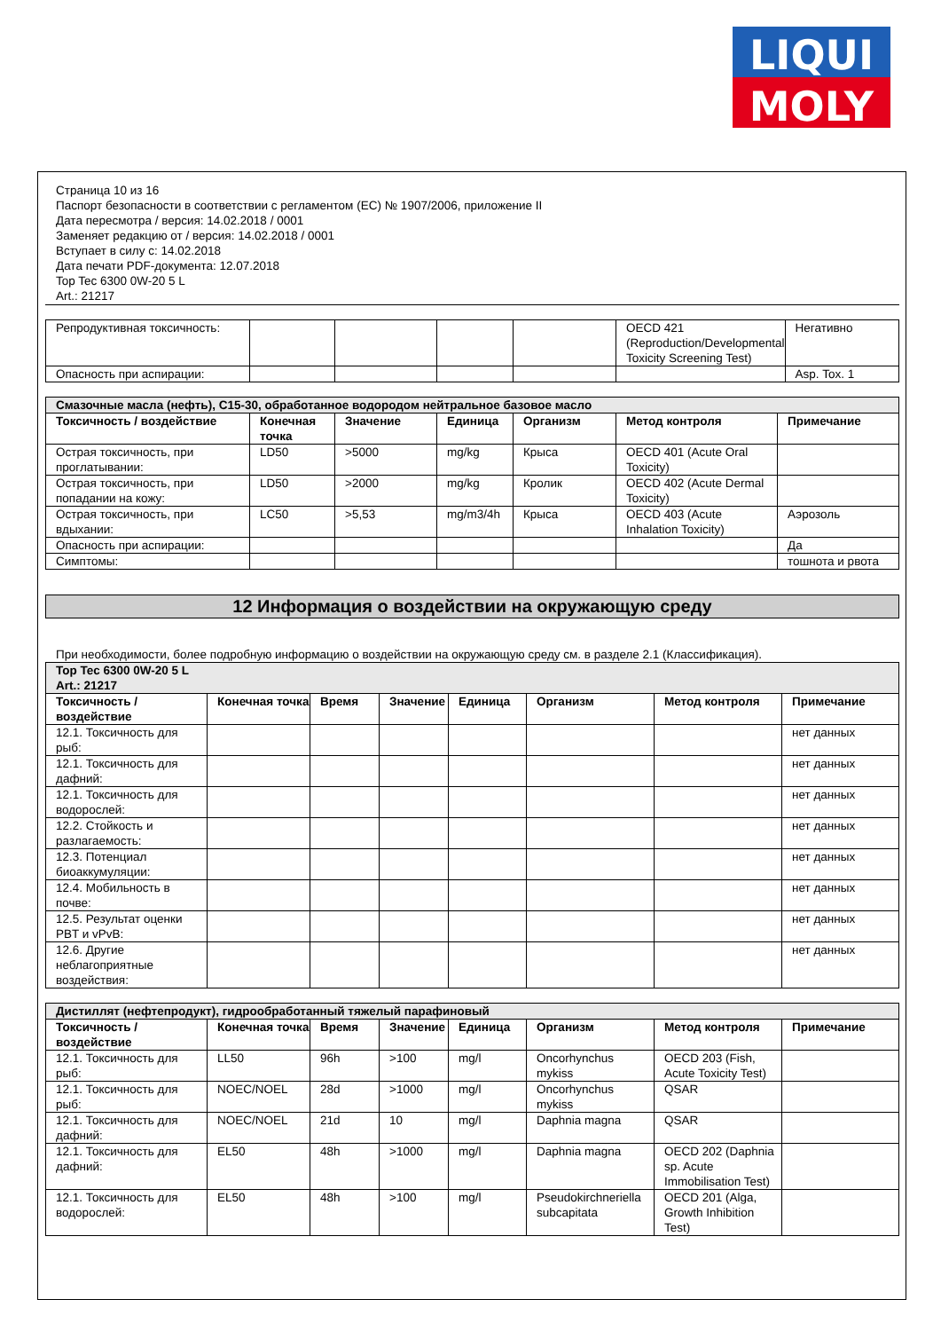LIQUI
MOLY
Страница 10 из 16
Паспорт безопасности в соответствии с регламентом (ЕС) № 1907/2006, приложение II
Дата пересмотра / версия: 14.02.2018 / 0001
Заменяет редакцию от / версия: 14.02.2018 / 0001
Вступает в силу с: 14.02.2018
Дата печати PDF-документа: 12.07.2018
Top Tec 6300 0W-20 5 L
Art.: 21217
| Репродуктивная токсичность: | | | | | OECD 421 (Reproduction/Developmental Toxicity Screening Test) | Негативно |
| Опасность при аспирации: | | | | | | Asp. Tox. 1 |
| Смазочные масла (нефть), C15-30, обработанное водородом нейтральное базовое масло | | | | | | |
| Токсичность / воздействие | Конечная точка | Значение | Единица | Организм | Метод контроля | Примечание |
| Острая токсичность, при проглатывании: | LD50 | >5000 | mg/kg | Крыса | OECD 401 (Acute Oral Toxicity) | |
| Острая токсичность, при попадании на кожу: | LD50 | >2000 | mg/kg | Кролик | OECD 402 (Acute Dermal Toxicity) | |
| Острая токсичность, при вдыхании: | LC50 | >5,53 | mg/m3/4h | Крыса | OECD 403 (Acute Inhalation Toxicity) | Аэрозоль |
| Опасность при аспирации: | | | | | | Да |
| Симптомы: | | | | | | тошнота и рвота |
12 Информация о воздействии на окружающую среду
При необходимости, более подробную информацию о воздействии на окружающую среду см. в разделе 2.1 (Классификация).
| Top Tec 6300 0W-20 5 L Art.: 21217 | | | | | | | |
| Токсичность / воздействие | Конечная точка | Время | Значение | Единица | Организм | Метод контроля | Примечание |
| 12.1. Токсичность для рыб: | | | | | | | нет данных |
| 12.1. Токсичность для дафний: | | | | | | | нет данных |
| 12.1. Токсичность для водорослей: | | | | | | | нет данных |
| 12.2. Стойкость и разлагаемость: | | | | | | | нет данных |
| 12.3. Потенциал биоаккумуляции: | | | | | | | нет данных |
| 12.4. Мобильность в почве: | | | | | | | нет данных |
| 12.5. Результат оценки PBT и vPvB: | | | | | | | нет данных |
| 12.6. Другие неблагоприятные воздействия: | | | | | | | нет данных |
| Дистиллят (нефтепродукт), гидрообработанный тяжелый парафиновый | | | | | | | |
| Токсичность / воздействие | Конечная точка | Время | Значение | Единица | Организм | Метод контроля | Примечание |
| 12.1. Токсичность для рыб: | LL50 | 96h | >100 | mg/l | Oncorhynchus mykiss | OECD 203 (Fish, Acute Toxicity Test) | |
| 12.1. Токсичность для рыб: | NOEC/NOEL | 28d | >1000 | mg/l | Oncorhynchus mykiss | QSAR | |
| 12.1. Токсичность для дафний: | NOEC/NOEL | 21d | 10 | mg/l | Daphnia magna | QSAR | |
| 12.1. Токсичность для дафний: | EL50 | 48h | >1000 | mg/l | Daphnia magna | OECD 202 (Daphnia sp. Acute Immobilisation Test) | |
| 12.1. Токсичность для водорослей: | EL50 | 48h | >100 | mg/l | Pseudokirchneriella subcapitata | OECD 201 (Alga, Growth Inhibition Test) | |